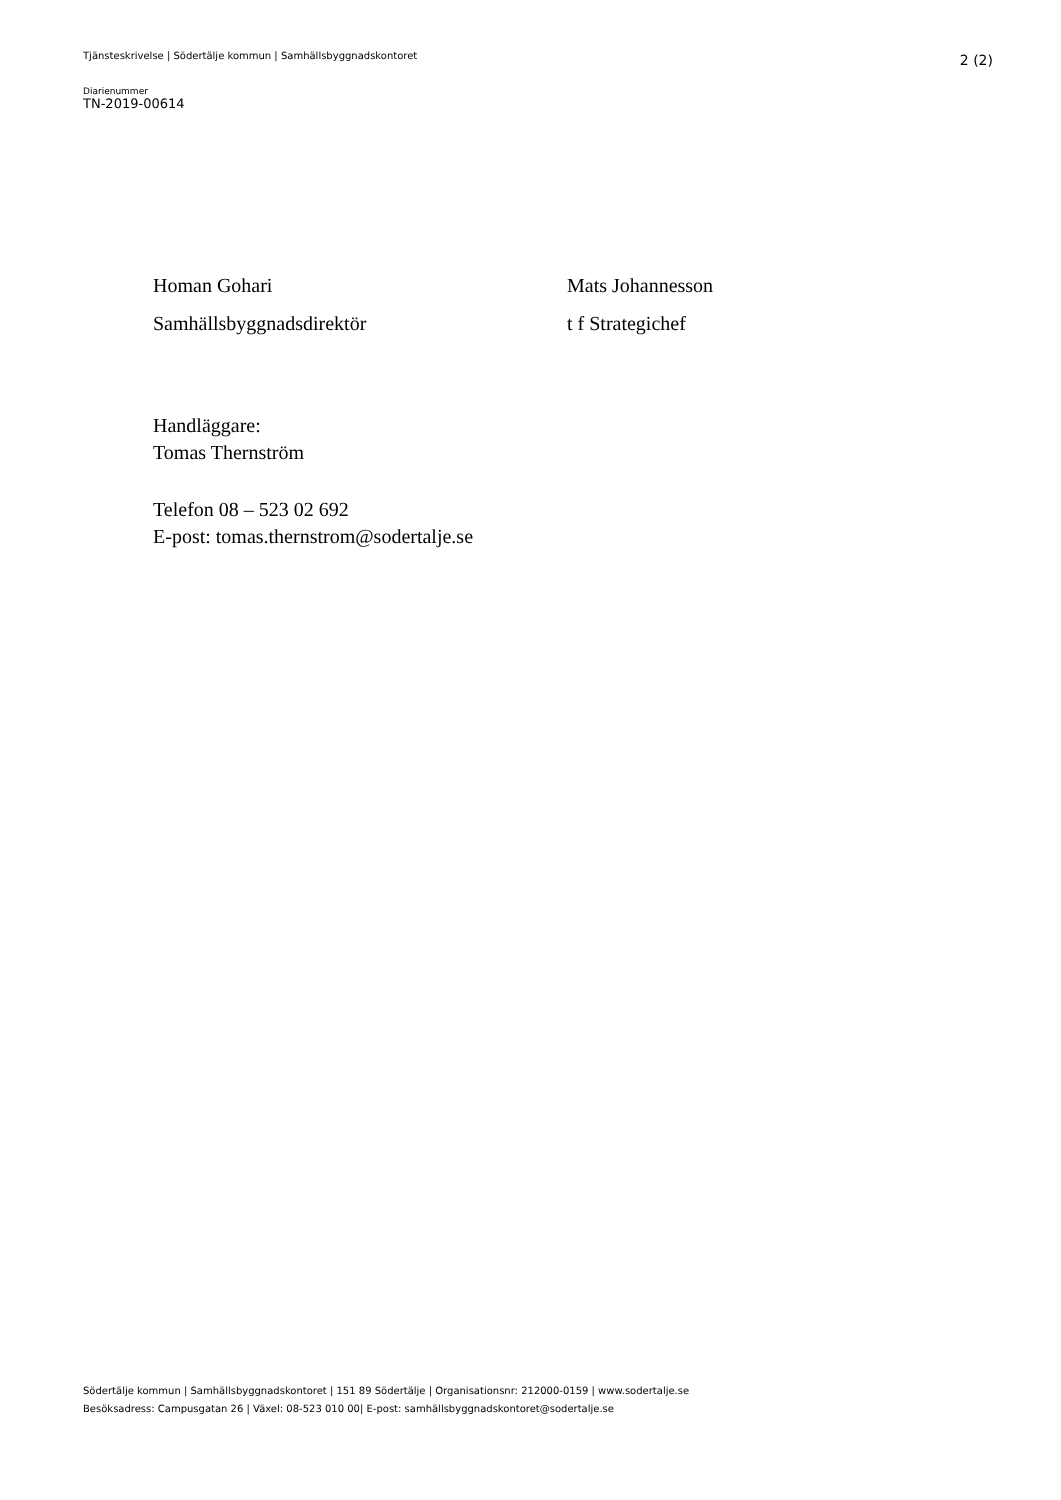Tjänsteskrivelse | Södertälje kommun | Samhällsbyggnadskontoret 2 (2)
Diarienummer
TN-2019-00614
Homan Gohari
Samhällsbyggnadsdirektör
Mats Johannesson
t f Strategichef
Handläggare:
Tomas Thernström
Telefon 08 – 523 02 692
E-post: tomas.thernstrom@sodertalje.se
Södertälje kommun | Samhällsbyggnadskontoret | 151 89 Södertälje | Organisationsnr: 212000-0159 | www.sodertalje.se
Besöksadress: Campusgatan 26 | Växel: 08-523 010 00| E-post: samhällsbyggnadskontoret@sodertalje.se